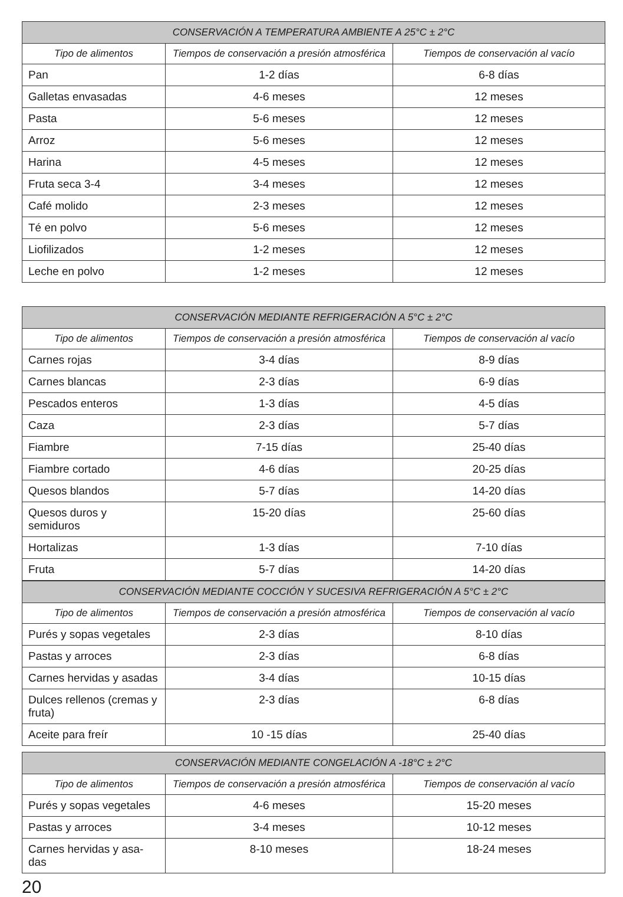| CONSERVACIÓN A TEMPERATURA AMBIENTE A 25°C ± 2°C | | |
| --- | --- | --- |
| Tipo de alimentos | Tiempos de conservación a presión atmosférica | Tiempos de conservación al vacío |
| Pan | 1-2 días | 6-8 días |
| Galletas envasadas | 4-6 meses | 12 meses |
| Pasta | 5-6 meses | 12 meses |
| Arroz | 5-6 meses | 12 meses |
| Harina | 4-5 meses | 12 meses |
| Fruta seca 3-4 | 3-4 meses | 12 meses |
| Café molido | 2-3 meses | 12 meses |
| Té en polvo | 5-6 meses | 12 meses |
| Liofilizados | 1-2 meses | 12 meses |
| Leche en polvo | 1-2 meses | 12 meses |
| CONSERVACIÓN MEDIANTE REFRIGERACIÓN A 5°C ± 2°C | | |
| --- | --- | --- |
| Tipo de alimentos | Tiempos de conservación a presión atmosférica | Tiempos de conservación al vacío |
| Carnes rojas | 3-4 días | 8-9 días |
| Carnes blancas | 2-3 días | 6-9 días |
| Pescados enteros | 1-3 días | 4-5 días |
| Caza | 2-3 días | 5-7 días |
| Fiambre | 7-15 días | 25-40 días |
| Fiambre cortado | 4-6 días | 20-25 días |
| Quesos blandos | 5-7 días | 14-20 días |
| Quesos duros y semiduros | 15-20 días | 25-60 días |
| Hortalizas | 1-3 días | 7-10 días |
| Fruta | 5-7 días | 14-20 días |
| CONSERVACIÓN MEDIANTE COCCIÓN Y SUCESIVA REFRIGERACIÓN A 5°C ± 2°C | | |
| --- | --- | --- |
| Tipo de alimentos | Tiempos de conservación a presión atmosférica | Tiempos de conservación al vacío |
| Purés y sopas vegetales | 2-3 días | 8-10 días |
| Pastas y arroces | 2-3 días | 6-8 días |
| Carnes hervidas y asadas | 3-4 días | 10-15 días |
| Dulces rellenos (cremas y fruta) | 2-3 días | 6-8 días |
| Aceite para freír | 10 -15 días | 25-40 días |
| CONSERVACIÓN MEDIANTE CONGELACIÓN A -18°C ± 2°C | | |
| --- | --- | --- |
| Tipo de alimentos | Tiempos de conservación a presión atmosférica | Tiempos de conservación al vacío |
| Purés y sopas vegetales | 4-6 meses | 15-20 meses |
| Pastas y arroces | 3-4 meses | 10-12 meses |
| Carnes hervidas y asa-das | 8-10 meses | 18-24 meses |
20